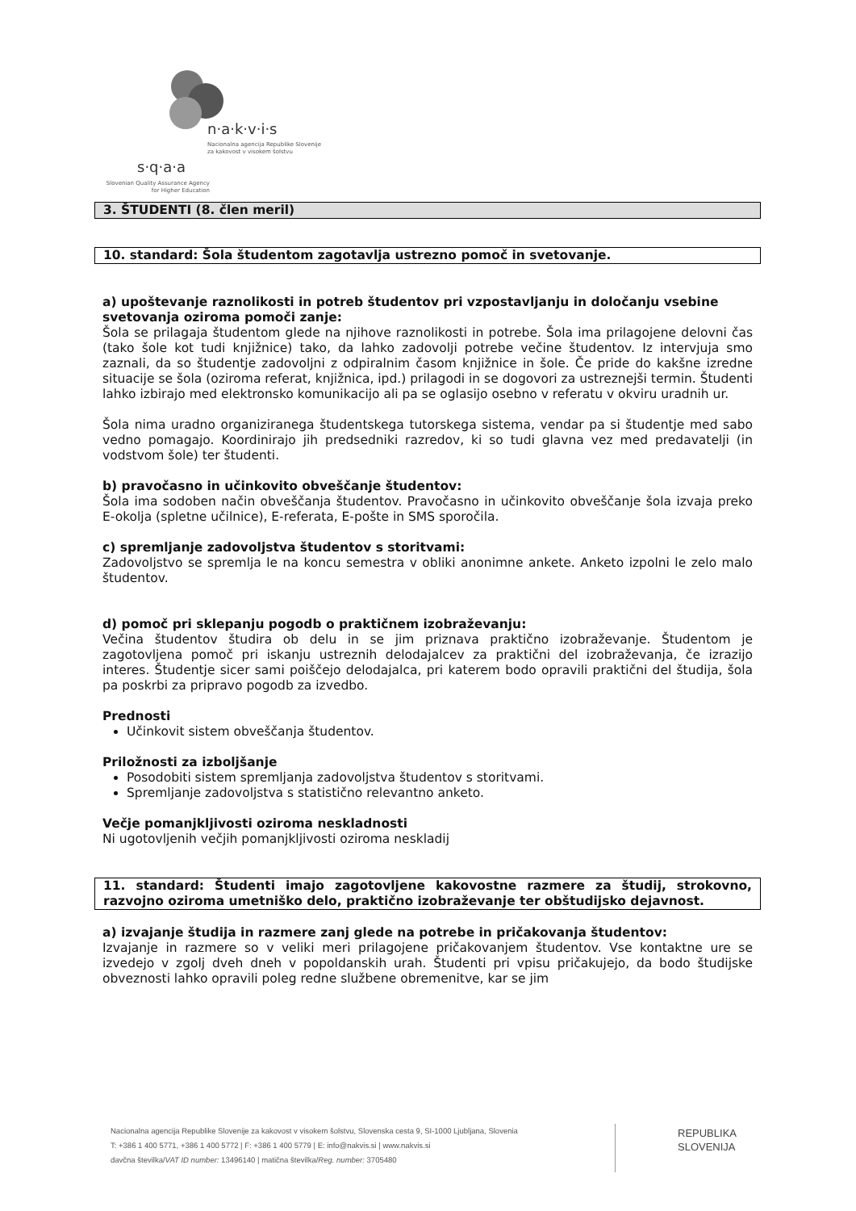n·a·k·v·i·s
Nacionalna agencija Republike Slovenije
za kakovost v visokem šolstvu
s·q·a·a
Slovenian Quality Assurance Agency
for Higher Education
3. ŠTUDENTI (8. člen meril)
10. standard: Šola študentom zagotavlja ustrezno pomoč in svetovanje.
a) upoštevanje raznolikosti in potreb študentov pri vzpostavljanju in določanju vsebine svetovanja oziroma pomoči zanje:
Šola se prilagaja študentom glede na njihove raznolikosti in potrebe. Šola ima prilagojene delovni čas (tako šole kot tudi knjižnice) tako, da lahko zadovolji potrebe večine študentov. Iz intervjuja smo zaznali, da so študentje zadovoljni z odpiralnim časom knjižnice in šole. Če pride do kakšne izredne situacije se šola (oziroma referat, knjižnica, ipd.) prilagodi in se dogovori za ustreznejši termin. Študenti lahko izbirajo med elektronsko komunikacijo ali pa se oglasijo osebno v referatu v okviru uradnih ur.
Šola nima uradno organiziranega študentskega tutorskega sistema, vendar pa si študentje med sabo vedno pomagajo. Koordinirajo jih predsedniki razredov, ki so tudi glavna vez med predavatelji (in vodstvom šole) ter študenti.
b) pravočasno in učinkovito obveščanje študentov:
Šola ima sodoben način obveščanja študentov. Pravočasno in učinkovito obveščanje šola izvaja preko E-okolja (spletne učilnice), E-referata, E-pošte in SMS sporočila.
c) spremljanje zadovoljstva študentov s storitvami:
Zadovoljstvo se spremlja le na koncu semestra v obliki anonimne ankete. Anketo izpolni le zelo malo študentov.
d) pomoč pri sklepanju pogodb o praktičnem izobraževanju:
Večina študentov študira ob delu in se jim priznava praktično izobraževanje. Študentom je zagotovljena pomoč pri iskanju ustreznih delodajalcev za praktični del izobraževanja, če izrazijo interes. Študentje sicer sami poiščejo delodajalca, pri katerem bodo opravili praktični del študija, šola pa poskrbi za pripravo pogodb za izvedbo.
Prednosti
Učinkovit sistem obveščanja študentov.
Priložnosti za izboljšanje
Posodobiti sistem spremljanja zadovoljstva študentov s storitvami.
Spremljanje zadovoljstva s statistično relevantno anketo.
Večje pomanjkljivosti oziroma neskladnosti
Ni ugotovljenih večjih pomanjkljivosti oziroma neskladij
11. standard: Študenti imajo zagotovljene kakovostne razmere za študij, strokovno, razvojno oziroma umetniško delo, praktično izobraževanje ter obštudijsko dejavnost.
a) izvajanje študija in razmere zanj glede na potrebe in pričakovanja študentov:
Izvajanje in razmere so v veliki meri prilagojene pričakovanjem študentov. Vse kontaktne ure se izvedejo v zgolj dveh dneh v popoldanskih urah. Študenti pri vpisu pričakujejo, da bodo študijske obveznosti lahko opravili poleg redne službene obremenitve, kar se jim
Nacionalna agencija Republike Slovenije za kakovost v visokem šolstvu, Slovenska cesta 9, SI-1000 Ljubljana, Slovenia
T: +386 1 400 5771, +386 1 400 5772 | F: +386 1 400 5779 | E: info@nakvis.si | www.nakvis.si
davčna številka/VAT ID number: 13496140 | matična številka/Reg. number: 3705480
REPUBLIKA
SLOVENIJA